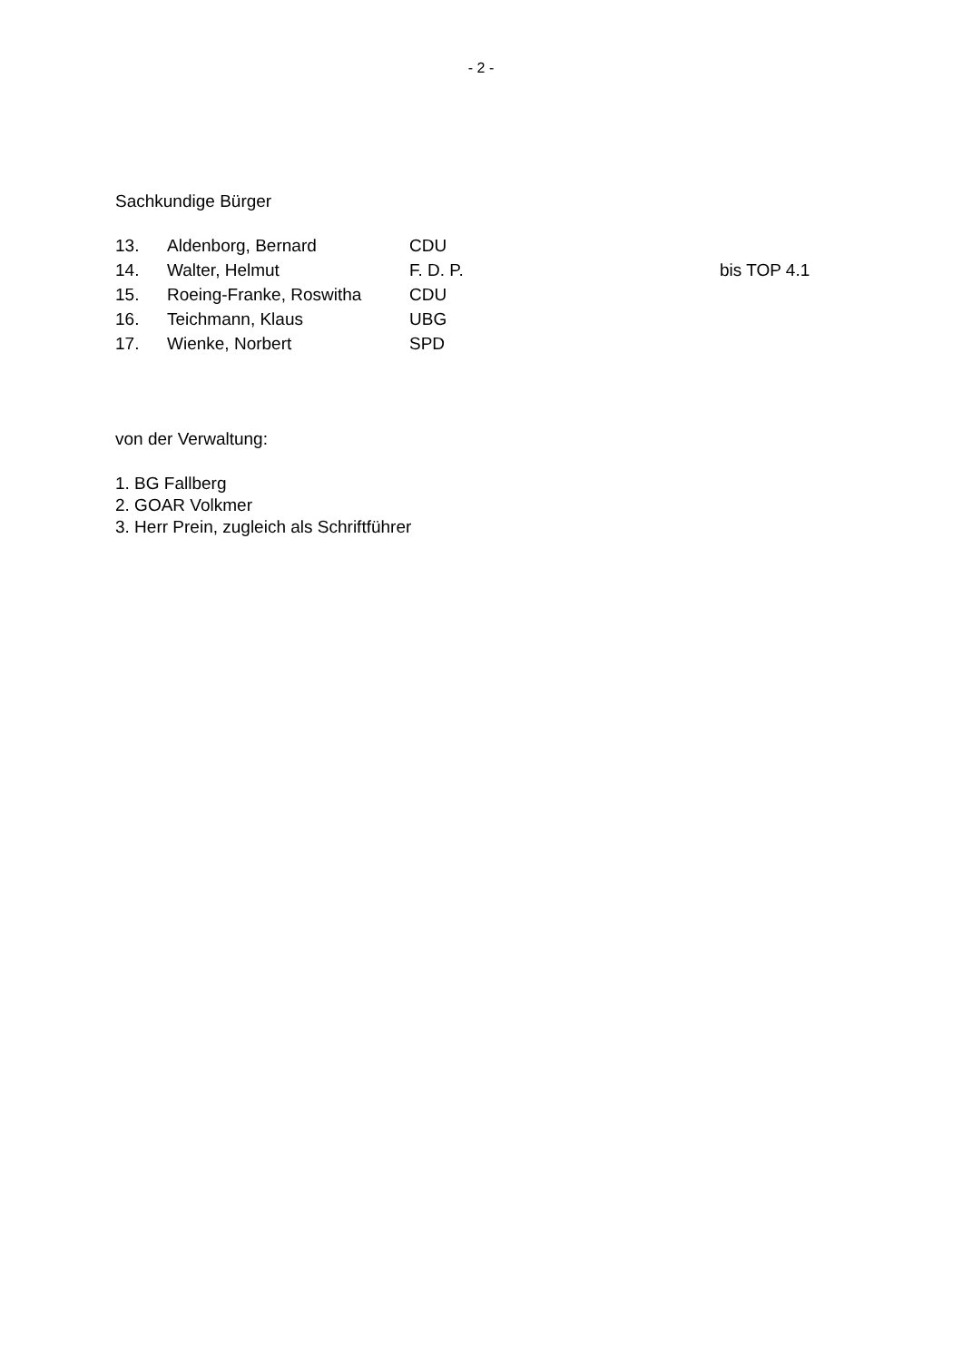- 2 -
Sachkundige Bürger
| 13. | Aldenborg, Bernard | CDU | |
| 14. | Walter, Helmut | F. D. P. | bis TOP 4.1 |
| 15. | Roeing-Franke, Roswitha | CDU | |
| 16. | Teichmann, Klaus | UBG | |
| 17. | Wienke, Norbert | SPD | |
von der Verwaltung:
1. BG Fallberg
2. GOAR Volkmer
3. Herr Prein, zugleich als Schriftführer